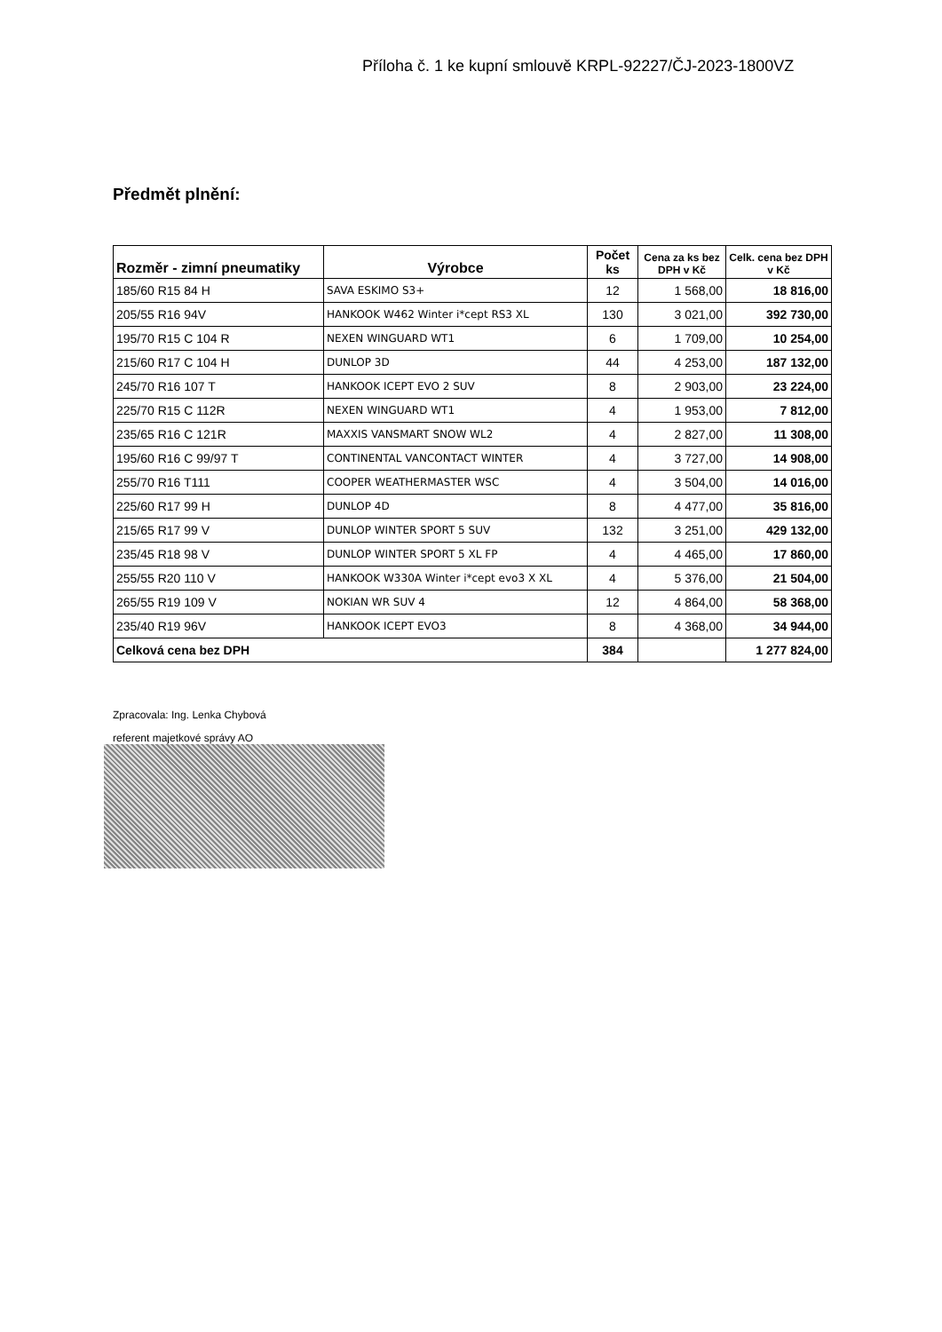Příloha č. 1 ke kupní smlouvě KRPL-92227/ČJ-2023-1800VZ
Předmět plnění:
| Rozměr - zimní pneumatiky | Výrobce | Počet ks | Cena za ks bez DPH v Kč | Celk. cena bez DPH v Kč |
| --- | --- | --- | --- | --- |
| 185/60 R15 84 H | SAVA ESKIMO S3+ | 12 | 1 568,00 | 18 816,00 |
| 205/55 R16 94V | HANKOOK W462 Winter i*cept RS3 XL | 130 | 3 021,00 | 392 730,00 |
| 195/70 R15 C 104 R | NEXEN WINGUARD WT1 | 6 | 1 709,00 | 10 254,00 |
| 215/60 R17 C 104 H | DUNLOP 3D | 44 | 4 253,00 | 187 132,00 |
| 245/70 R16 107 T | HANKOOK ICEPT EVO 2 SUV | 8 | 2 903,00 | 23 224,00 |
| 225/70 R15 C 112R | NEXEN WINGUARD WT1 | 4 | 1 953,00 | 7 812,00 |
| 235/65 R16 C 121R | MAXXIS VANSMART SNOW WL2 | 4 | 2 827,00 | 11 308,00 |
| 195/60 R16 C 99/97 T | CONTINENTAL VANCONTACT WINTER | 4 | 3 727,00 | 14 908,00 |
| 255/70 R16 T111 | COOPER WEATHERMASTER WSC | 4 | 3 504,00 | 14 016,00 |
| 225/60 R17 99 H | DUNLOP 4D | 8 | 4 477,00 | 35 816,00 |
| 215/65 R17 99 V | DUNLOP WINTER SPORT 5 SUV | 132 | 3 251,00 | 429 132,00 |
| 235/45 R18 98 V | DUNLOP WINTER SPORT 5 XL FP | 4 | 4 465,00 | 17 860,00 |
| 255/55 R20 110 V | HANKOOK W330A Winter i*cept evo3 X XL | 4 | 5 376,00 | 21 504,00 |
| 265/55 R19 109 V | NOKIAN WR SUV 4 | 12 | 4 864,00 | 58 368,00 |
| 235/40 R19 96V | HANKOOK ICEPT EVO3 | 8 | 4 368,00 | 34 944,00 |
| Celková cena bez DPH | | 384 | | 1 277 824,00 |
Zpracovala: Ing. Lenka Chybová
referent majetkové správy AO